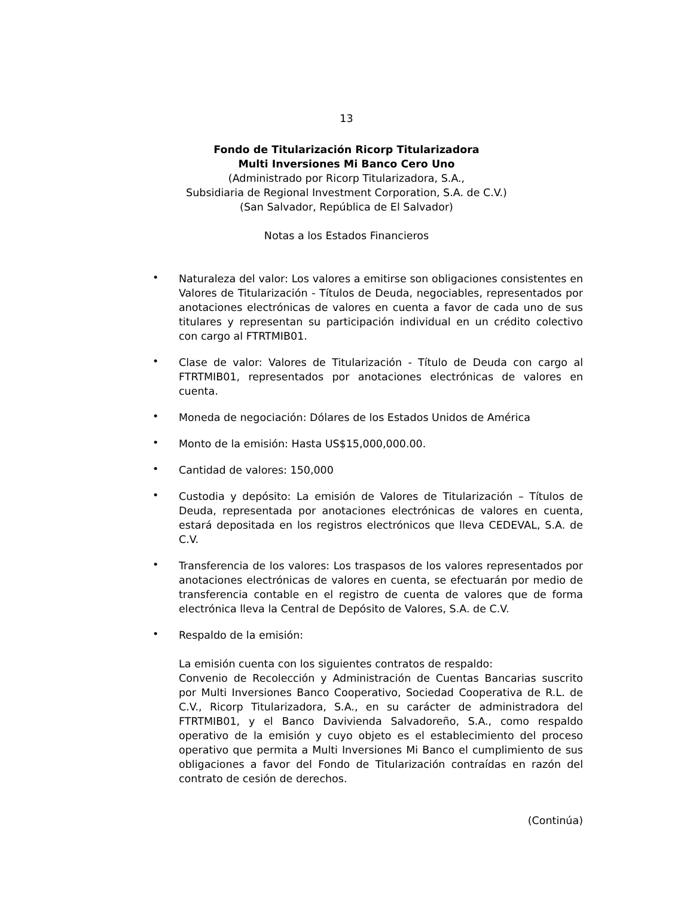13
Fondo de Titularización Ricorp Titularizadora
Multi Inversiones Mi Banco Cero Uno
(Administrado por Ricorp Titularizadora, S.A.,
Subsidiaria de Regional Investment Corporation, S.A. de C.V.)
(San Salvador, República de El Salvador)
Notas a los Estados Financieros
• Naturaleza del valor: Los valores a emitirse son obligaciones consistentes en Valores de Titularización - Títulos de Deuda, negociables, representados por anotaciones electrónicas de valores en cuenta a favor de cada uno de sus titulares y representan su participación individual en un crédito colectivo con cargo al FTRTMIB01.
• Clase de valor: Valores de Titularización - Título de Deuda con cargo al FTRTMIB01, representados por anotaciones electrónicas de valores en cuenta.
• Moneda de negociación: Dólares de los Estados Unidos de América
• Monto de la emisión: Hasta US$15,000,000.00.
• Cantidad de valores: 150,000
• Custodia y depósito: La emisión de Valores de Titularización – Títulos de Deuda, representada por anotaciones electrónicas de valores en cuenta, estará depositada en los registros electrónicos que lleva CEDEVAL, S.A. de C.V.
• Transferencia de los valores: Los traspasos de los valores representados por anotaciones electrónicas de valores en cuenta, se efectuarán por medio de transferencia contable en el registro de cuenta de valores que de forma electrónica lleva la Central de Depósito de Valores, S.A. de C.V.
• Respaldo de la emisión:
La emisión cuenta con los siguientes contratos de respaldo:
Convenio de Recolección y Administración de Cuentas Bancarias suscrito por Multi Inversiones Banco Cooperativo, Sociedad Cooperativa de R.L. de C.V., Ricorp Titularizadora, S.A., en su carácter de administradora del FTRTMIB01, y el Banco Davivienda Salvadoreño, S.A., como respaldo operativo de la emisión y cuyo objeto es el establecimiento del proceso operativo que permita a Multi Inversiones Mi Banco el cumplimiento de sus obligaciones a favor del Fondo de Titularización contraídas en razón del contrato de cesión de derechos.
(Continúa)